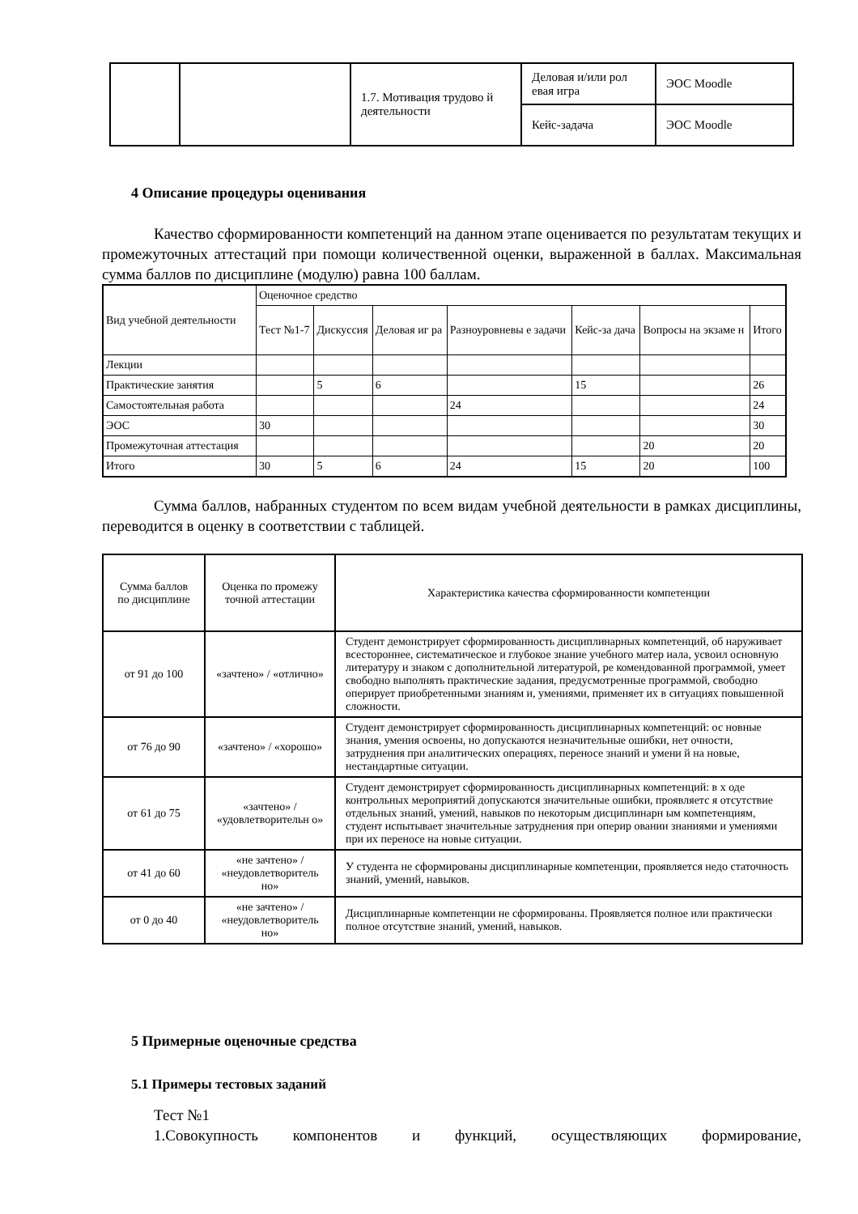| | | 1.7. Мотивация трудово й деятельности | Деловая и/или рол евая игра | ЭОС Moodle |
| | | | Кейс-задача | ЭОС Moodle |
4 Описание процедуры оценивания
Качество сформированности компетенций на данном этапе оценивается по результатам текущих и промежуточных аттестаций при помощи количественной оценки, выраженной в баллах. Максимальная сумма баллов по дисциплине (модулю) равна 100 баллам.
| Вид учебной деятельности | Оценочное средство | | | | | | |
| | Тест №1-7 | Дискуссия | Деловая иг ра | Разноуровневы е задачи | Кейс-за дача | Вопросы на экзаме н | Итого |
| Лекции | | | | | | | |
| Практические занятия | | 5 | 6 | | 15 | | 26 |
| Самостоятельная работа | | | | 24 | | | 24 |
| ЭОС | 30 | | | | | | 30 |
| Промежуточная аттестация | | | | | | 20 | 20 |
| Итого | 30 | 5 | 6 | 24 | 15 | 20 | 100 |
Сумма баллов, набранных студентом по всем видам учебной деятельности в рамках дисциплины, переводится в оценку в соответствии с таблицей.
| Сумма баллов по дисциплине | Оценка по промежу точной аттестации | Характеристика качества сформированности компетенции |
| от 91 до 100 | «зачтено» / «отлично» | Студент демонстрирует сформированность дисциплинарных компетенций, об наруживает всестороннее, систематическое и глубокое знание учебного матер иала, усвоил основную литературу и знаком с дополнительной литературой, ре комендованной программой, умеет свободно выполнять практические задания, предусмотренные программой, свободно оперирует приобретенными знаниям и, умениями, применяет их в ситуациях повышенной сложности. |
| от 76 до 90 | «зачтено» / «хорошо» | Студент демонстрирует сформированность дисциплинарных компетенций: ос новные знания, умения освоены, но допускаются незначительные ошибки, нет очности, затруднения при аналитических операциях, переносе знаний и умени й на новые, нестандартные ситуации. |
| от 61 до 75 | «зачтено» / «удовлетворительн о» | Студент демонстрирует сформированность дисциплинарных компетенций: в х оде контрольных мероприятий допускаются значительные ошибки, проявляетс я отсутствие отдельных знаний, умений, навыков по некоторым дисциплинарн ым компетенциям, студент испытывает значительные затруднения при оперир овании знаниями и умениями при их переносе на новые ситуации. |
| от 41 до 60 | «не зачтено» / «неудовлетворитель но» | У студента не сформированы дисциплинарные компетенции, проявляется недо статочность знаний, умений, навыков. |
| от 0 до 40 | «не зачтено» / «неудовлетворитель но» | Дисциплинарные компетенции не сформированы. Проявляется полное или практически полное отсутствие знаний, умений, навыков. |
5 Примерные оценочные средства
5.1 Примеры тестовых заданий
Тест №1
1.Совокупность компонентов и функций, осуществляющих формирование,